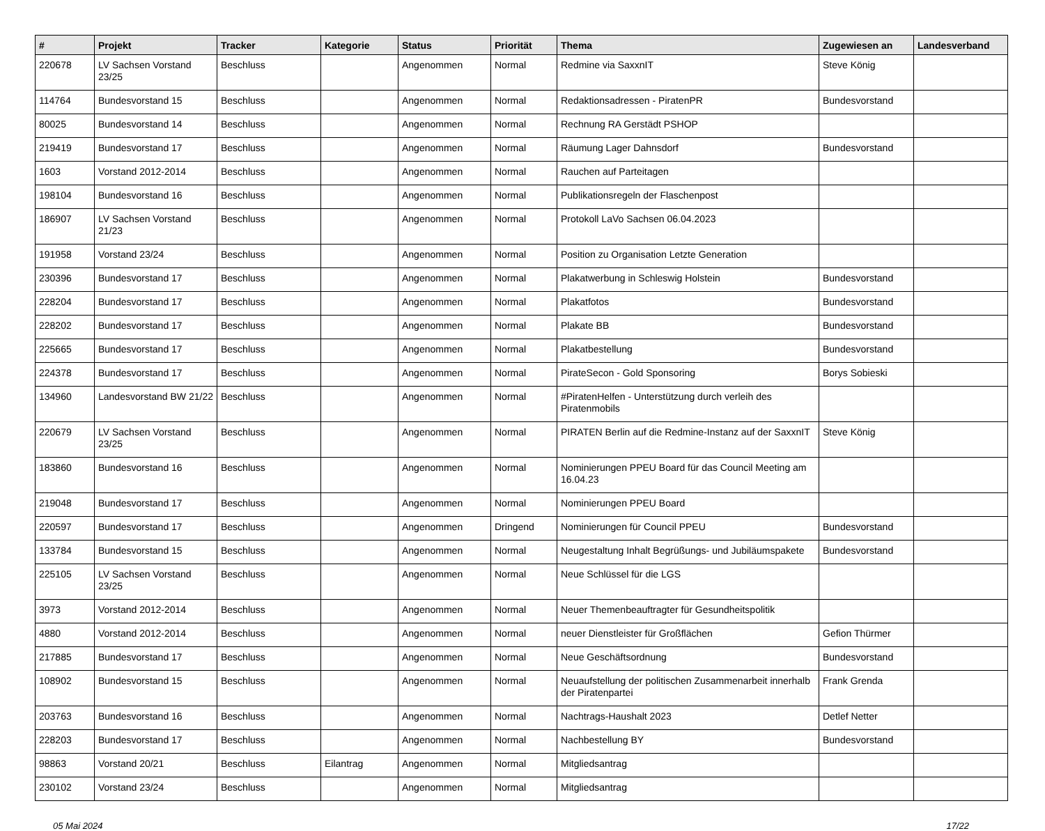| # | Projekt | Tracker | Kategorie | Status | Priorität | Thema | Zugewiesen an | Landesverband |
| --- | --- | --- | --- | --- | --- | --- | --- | --- |
| 220678 | LV Sachsen Vorstand 23/25 | Beschluss | | Angenommen | Normal | Redmine via SaxxnIT | Steve König | |
| 114764 | Bundesvorstand 15 | Beschluss | | Angenommen | Normal | Redaktionsadressen - PiratenPR | Bundesvorstand | |
| 80025 | Bundesvorstand 14 | Beschluss | | Angenommen | Normal | Rechnung RA Gerstädt PSHOP | | |
| 219419 | Bundesvorstand 17 | Beschluss | | Angenommen | Normal | Räumung Lager Dahnsdorf | Bundesvorstand | |
| 1603 | Vorstand 2012-2014 | Beschluss | | Angenommen | Normal | Rauchen auf Parteitagen | | |
| 198104 | Bundesvorstand 16 | Beschluss | | Angenommen | Normal | Publikationsregeln der Flaschenpost | | |
| 186907 | LV Sachsen Vorstand 21/23 | Beschluss | | Angenommen | Normal | Protokoll LaVo Sachsen 06.04.2023 | | |
| 191958 | Vorstand 23/24 | Beschluss | | Angenommen | Normal | Position zu Organisation Letzte Generation | | |
| 230396 | Bundesvorstand 17 | Beschluss | | Angenommen | Normal | Plakatwerbung in Schleswig Holstein | Bundesvorstand | |
| 228204 | Bundesvorstand 17 | Beschluss | | Angenommen | Normal | Plakatfotos | Bundesvorstand | |
| 228202 | Bundesvorstand 17 | Beschluss | | Angenommen | Normal | Plakate BB | Bundesvorstand | |
| 225665 | Bundesvorstand 17 | Beschluss | | Angenommen | Normal | Plakatbestellung | Bundesvorstand | |
| 224378 | Bundesvorstand 17 | Beschluss | | Angenommen | Normal | PirateSecon - Gold Sponsoring | Borys Sobieski | |
| 134960 | Landesvorstand BW 21/22 | Beschluss | | Angenommen | Normal | #PiratenHelfen - Unterstützung durch verleih des Piratenmobils | | |
| 220679 | LV Sachsen Vorstand 23/25 | Beschluss | | Angenommen | Normal | PIRATEN Berlin auf die Redmine-Instanz auf der SaxxnIT | Steve König | |
| 183860 | Bundesvorstand 16 | Beschluss | | Angenommen | Normal | Nominierungen PPEU Board für das Council Meeting am 16.04.23 | | |
| 219048 | Bundesvorstand 17 | Beschluss | | Angenommen | Normal | Nominierungen PPEU Board | | |
| 220597 | Bundesvorstand 17 | Beschluss | | Angenommen | Dringend | Nominierungen für Council PPEU | Bundesvorstand | |
| 133784 | Bundesvorstand 15 | Beschluss | | Angenommen | Normal | Neugestaltung Inhalt Begrüßungs- und Jubiläumspakete | Bundesvorstand | |
| 225105 | LV Sachsen Vorstand 23/25 | Beschluss | | Angenommen | Normal | Neue Schlüssel für die LGS | | |
| 3973 | Vorstand 2012-2014 | Beschluss | | Angenommen | Normal | Neuer Themenbeauftragter für Gesundheitspolitik | | |
| 4880 | Vorstand 2012-2014 | Beschluss | | Angenommen | Normal | neuer Dienstleister für Großflächen | Gefion Thürmer | |
| 217885 | Bundesvorstand 17 | Beschluss | | Angenommen | Normal | Neue Geschäftsordnung | Bundesvorstand | |
| 108902 | Bundesvorstand 15 | Beschluss | | Angenommen | Normal | Neuaufstellung der politischen Zusammenarbeit innerhalb der Piratenpartei | Frank Grenda | |
| 203763 | Bundesvorstand 16 | Beschluss | | Angenommen | Normal | Nachtrags-Haushalt 2023 | Detlef Netter | |
| 228203 | Bundesvorstand 17 | Beschluss | | Angenommen | Normal | Nachbestellung BY | Bundesvorstand | |
| 98863 | Vorstand 20/21 | Beschluss | Eilantrag | Angenommen | Normal | Mitgliedsantrag | | |
| 230102 | Vorstand 23/24 | Beschluss | | Angenommen | Normal | Mitgliedsantrag | | |
05 Mai 2024 17/22